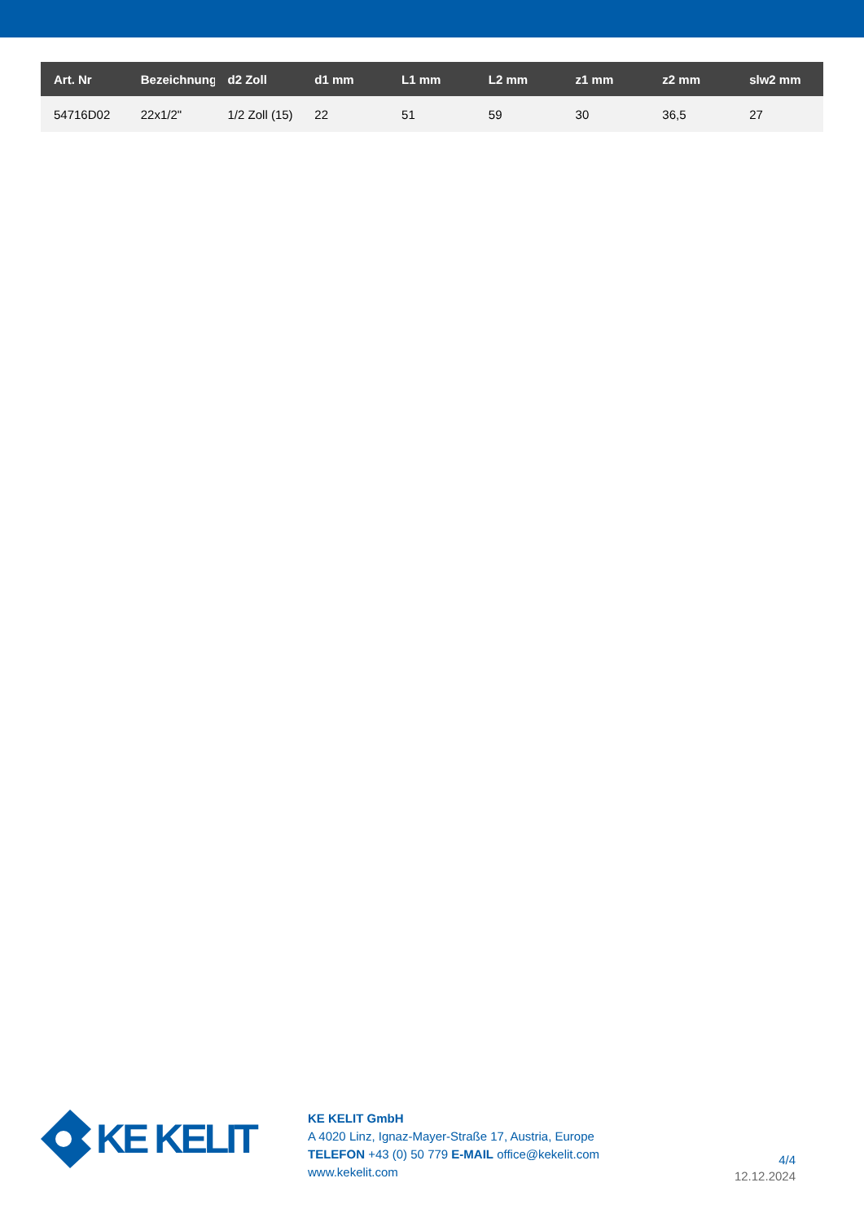| Art. Nr | Bezeichnung | d2 Zoll | d1 mm | L1 mm | L2 mm | z1 mm | z2 mm | slw2 mm |
| --- | --- | --- | --- | --- | --- | --- | --- | --- |
| 54716D02 | 22x1/2" | 1/2 Zoll (15) | 22 | 51 | 59 | 30 | 36,5 | 27 |
KE KELIT
KE KELIT GmbH
A 4020 Linz, Ignaz-Mayer-Straße 17, Austria, Europe
TELEFON +43 (0) 50 779 E-MAIL office@kekelit.com
www.kekelit.com
4/4
12.12.2024